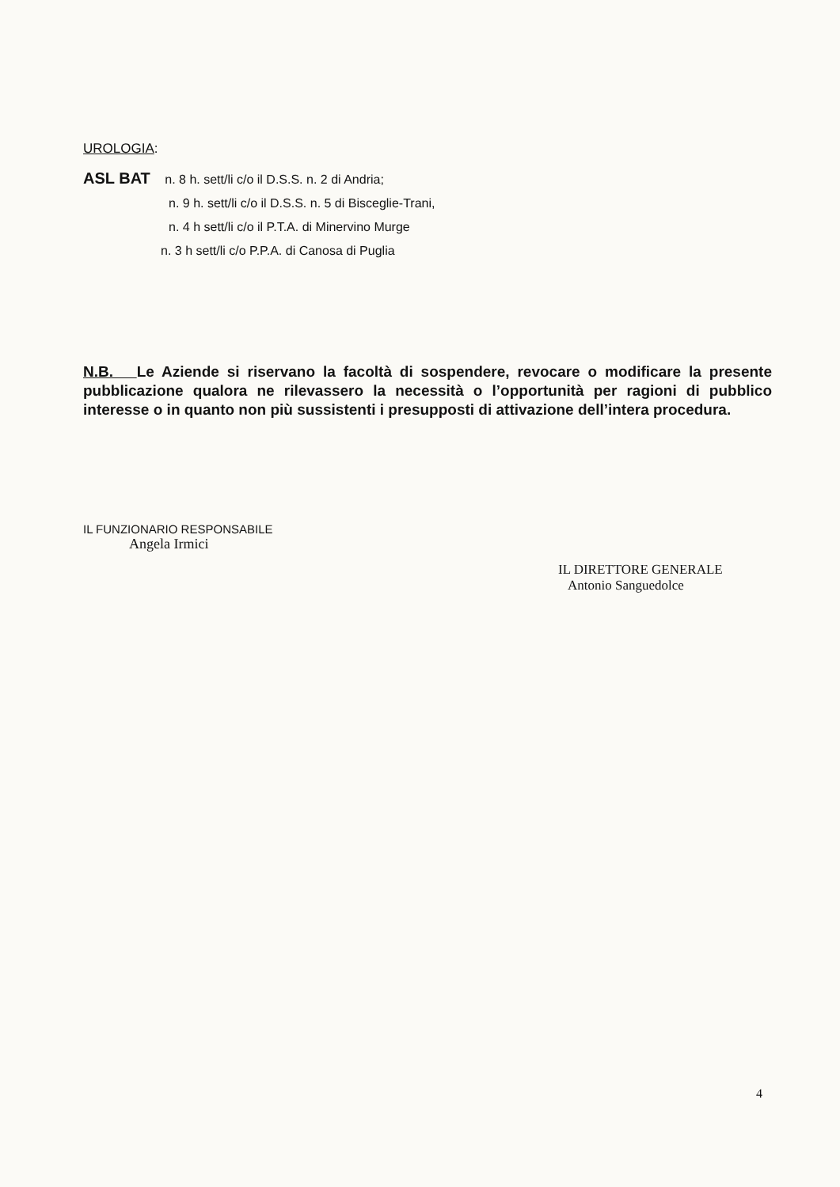UROLOGIA:
ASL BAT n. 8 h. sett/li c/o il D.S.S. n. 2 di Andria;
n. 9 h. sett/li c/o il D.S.S. n. 5 di Bisceglie-Trani,
n. 4 h sett/li c/o il P.T.A. di Minervino Murge
n. 3 h sett/li c/o P.P.A. di Canosa di Puglia
N.B. Le Aziende si riservano la facoltà di sospendere, revocare o modificare la presente pubblicazione qualora ne rilevassero la necessità o l’opportunità per ragioni di pubblico interesse o in quanto non più sussistenti i presupposti di attivazione dell’intera procedura.
IL FUNZIONARIO RESPONSABILE
Angela Irmici
IL DIRETTORE GENERALE
Antonio Sanguedolce
4